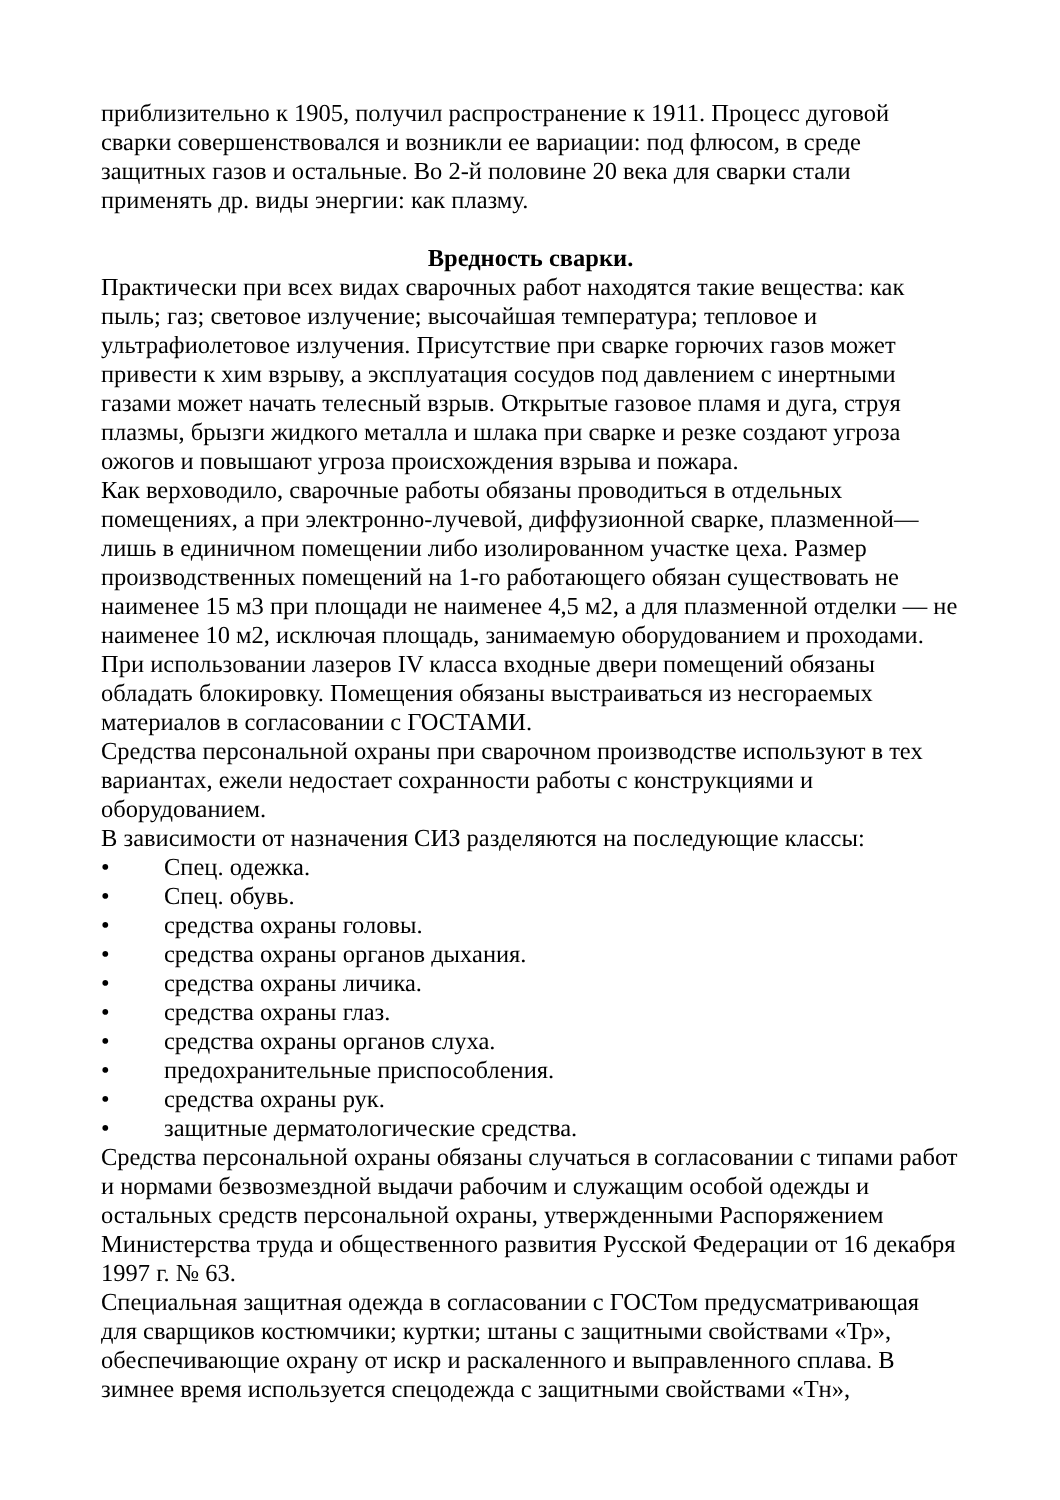приблизительно к 1905, получил распространение к 1911. Процесс дуговой сварки совершенствовался и возникли ее вариации: под флюсом, в среде защитных газов и остальные. Во 2-й половине 20 века для сварки стали применять др. виды энергии: как плазму.
Вредность сварки.
Практически при всех видах сварочных работ находятся такие вещества: как пыль; газ; световое излучение; высочайшая температура; тепловое и ультрафиолетовое излучения. Присутствие при сварке горючих газов может привести к хим взрыву, а эксплуатация сосудов под давлением с инертными газами может начать телесный взрыв. Открытые газовое пламя и дуга, струя плазмы, брызги жидкого металла и шлака при сварке и резке создают угроза ожогов и повышают угроза происхождения взрыва и пожара.
Как верховодило, сварочные работы обязаны проводиться в отдельных помещениях, а при электронно-лучевой, диффузионной сварке, плазменной— лишь в единичном помещении либо изолированном участке цеха. Размер производственных помещений на 1-го работающего обязан существовать не наименее 15 м3 при площади не наименее 4,5 м2, а для плазменной отделки — не наименее 10 м2, исключая площадь, занимаемую оборудованием и проходами. При использовании лазеров IV класса входные двери помещений обязаны обладать блокировку. Помещения обязаны выстраиваться из несгораемых материалов в согласовании с ГОСТАМИ.
Средства персональной охраны при сварочном производстве используют в тех вариантах, ежели недостает сохранности работы с конструкциями и оборудованием.
В зависимости от назначения СИЗ разделяются на последующие классы:
• Спец. одежка.
• Спец. обувь.
• средства охраны головы.
• средства охраны органов дыхания.
• средства охраны личика.
• средства охраны глаз.
• средства охраны органов слуха.
• предохранительные приспособления.
• средства охраны рук.
• защитные дерматологические средства.
Средства персональной охраны обязаны случаться в согласовании с типами работ и нормами безвозмездной выдачи рабочим и служащим особой одежды и остальных средств персональной охраны, утвержденными Распоряжением Министерства труда и общественного развития Русской Федерации от 16 декабря 1997 г. № 63.
Специальная защитная одежда в согласовании с ГОСТом предусматривающая для сварщиков костюмчики; куртки; штаны с защитными свойствами «Тр», обеспечивающие охрану от искр и раскаленного и выправленного сплава. В зимнее время используется спецодежда с защитными свойствами «Тн»,